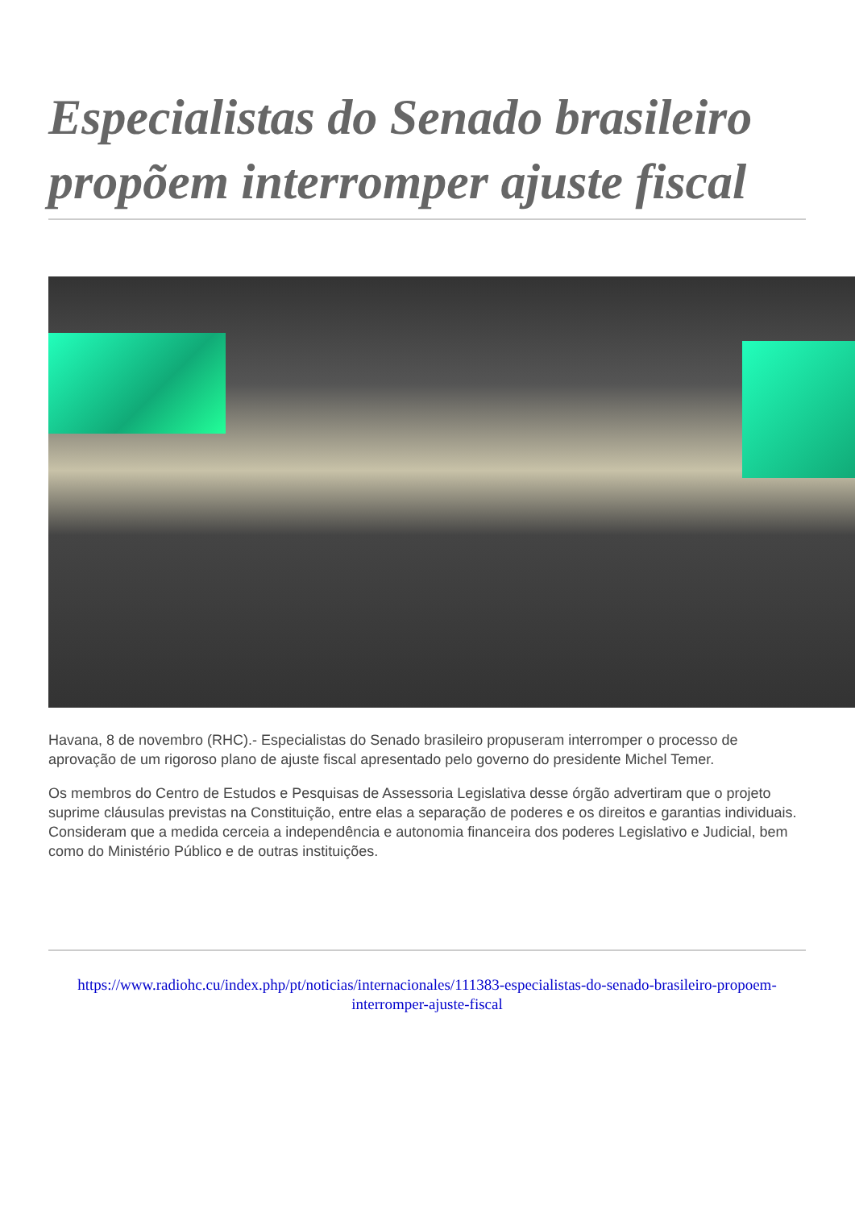Especialistas do Senado brasileiro propõem interromper ajuste fiscal
Havana, 8 de novembro (RHC).- Especialistas do Senado brasileiro propuseram interromper o processo de aprovação de um rigoroso plano de ajuste fiscal apresentado pelo governo do presidente Michel Temer.
Os membros do Centro de Estudos e Pesquisas de Assessoria Legislativa desse órgão advertiram que o projeto suprime cláusulas previstas na Constituição, entre elas a separação de poderes e os direitos e garantias individuais. Consideram que a medida cerceia a independência e autonomia financeira dos poderes Legislativo e Judicial, bem como do Ministério Público e de outras instituições.
https://www.radiohc.cu/index.php/pt/noticias/internacionales/111383-especialistas-do-senado-brasileiro-propoem-interromper-ajuste-fiscal